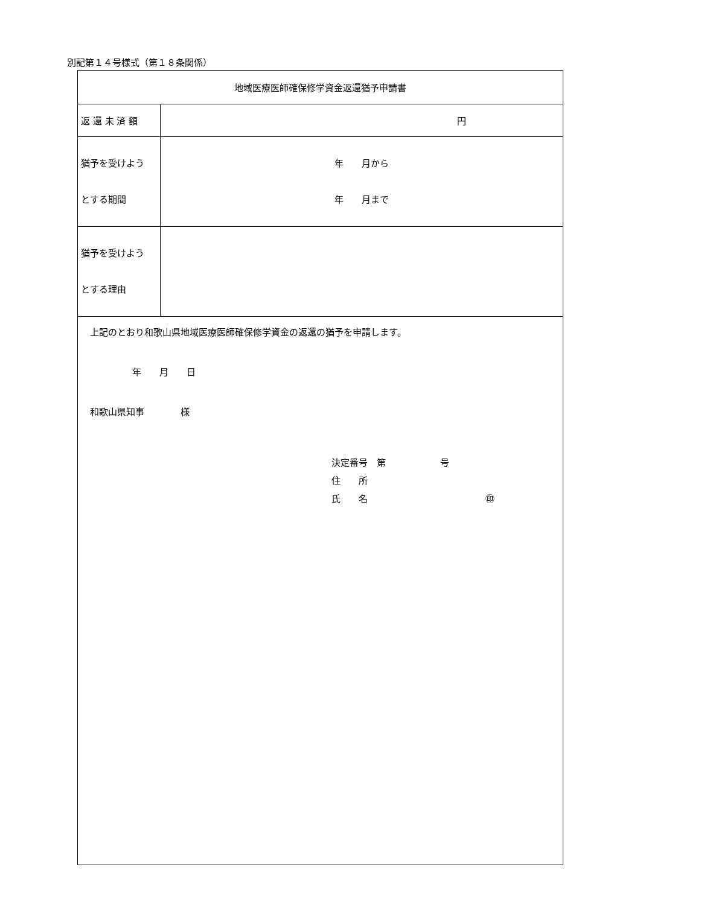別記第１４号様式（第１８条関係）
| 地域医療医師確保修学資金返還猶予申請書 | |
| 返 還 未 済 額 | 円 |
| 猶予を受けよう とする期間 | 年 月から 年 月まで |
| 猶予を受けよう とする理由 | |
| 上記のとおり和歌山県地域医療医師確保修学資金の返還の猶予を申請します。 年 月 日 和歌山県知事 様 決定番号 第 号 住 所 氏 名 ㊞ | |